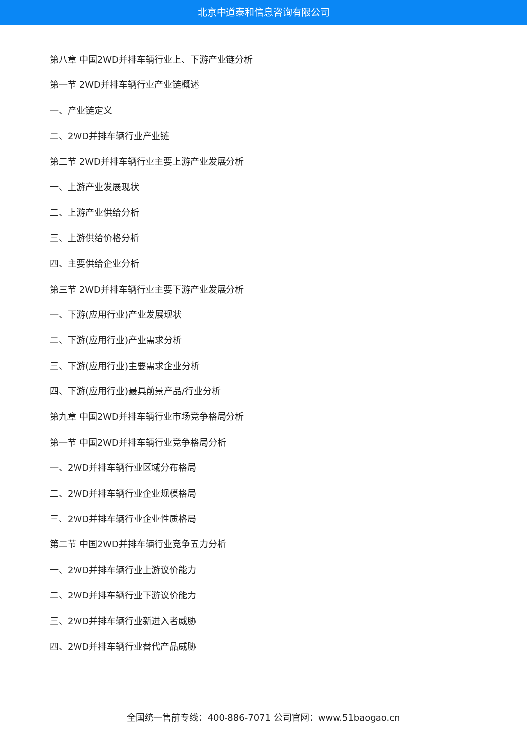北京中道泰和信息咨询有限公司
第八章 中国2WD并排车辆行业上、下游产业链分析
第一节 2WD并排车辆行业产业链概述
一、产业链定义
二、2WD并排车辆行业产业链
第二节 2WD并排车辆行业主要上游产业发展分析
一、上游产业发展现状
二、上游产业供给分析
三、上游供给价格分析
四、主要供给企业分析
第三节 2WD并排车辆行业主要下游产业发展分析
一、下游(应用行业)产业发展现状
二、下游(应用行业)产业需求分析
三、下游(应用行业)主要需求企业分析
四、下游(应用行业)最具前景产品/行业分析
第九章 中国2WD并排车辆行业市场竞争格局分析
第一节 中国2WD并排车辆行业竞争格局分析
一、2WD并排车辆行业区域分布格局
二、2WD并排车辆行业企业规模格局
三、2WD并排车辆行业企业性质格局
第二节 中国2WD并排车辆行业竞争五力分析
一、2WD并排车辆行业上游议价能力
二、2WD并排车辆行业下游议价能力
三、2WD并排车辆行业新进入者威胁
四、2WD并排车辆行业替代产品威胁
全国统一售前专线：400-886-7071 公司官网：www.51baogao.cn